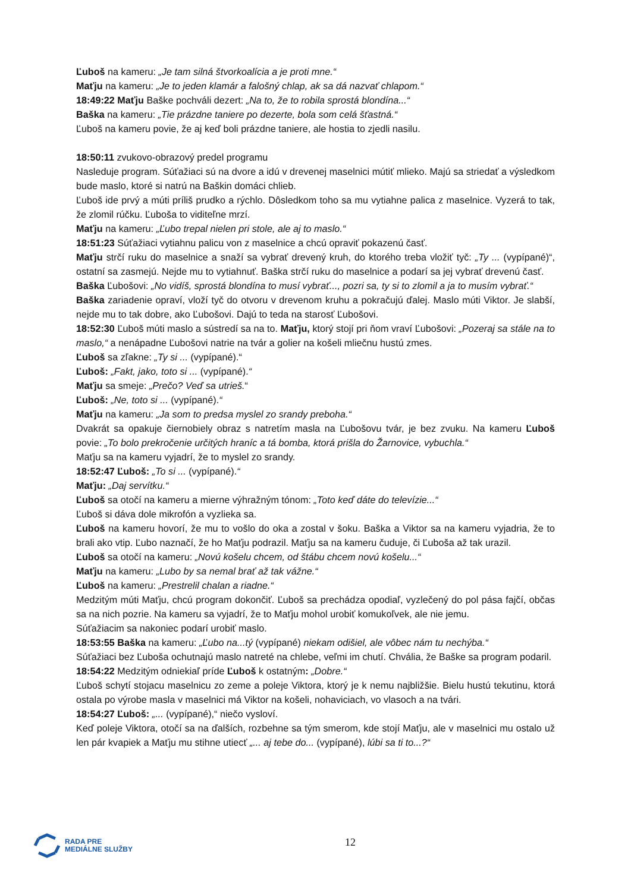Ľuboš na kameru: „Je tam silná štvorkoalícia a je proti mne.“
Maťju na kameru: „Je to jeden klamár a falošný chlap, ak sa dá nazvať chlapom.“
18:49:22 Maťju Baške pochváli dezert: „Na to, že to robila sprostá blondína...“
Baška na kameru: „Tie prázdne taniere po dezerte, bola som celá šťastná.“
Ľuboš na kameru povie, že aj keď boli prázdne taniere, ale hostia to zjedli nasilu.
18:50:11 zvukovo-obrazový predel programu
Nasleduje program. Súťažiaci sú na dvore a idú v drevenej maselnici mútiť mlieko. Majú sa striedať a výsledkom bude maslo, ktoré si natrú na Baškin domáci chlieb.
Ľuboš ide prvý a múti príliš prudko a rýchlo. Dôsledkom toho sa mu vytiahne palica z maselnice. Vyzerá to tak, že zlomil rúčku. Ľuboša to viditeľne mrzí.
Maťju na kameru: „Ľubo trepal nielen pri stole, ale aj to maslo.“
18:51:23 Súťažiaci vytiahnu palicu von z maselnice a chcú opraviť pokazenú časť.
Maťju strčí ruku do maselnice a snaží sa vybrať drevený kruh, do ktorého treba vložiť tyč: „Ty ... (vypípané)“, ostatní sa zasmejú. Nejde mu to vytiahnuť. Baška strčí ruku do maselnice a podarí sa jej vybrať drevenú časť.
Baška Ľubošovi: „No vidíš, sprostá blondína to musí vybrať..., pozri sa, ty si to zlomil a ja to musím vybrať.“
Baška zariadenie opraví, vloží tyč do otvoru v drevenom kruhu a pokračujú ďalej. Maslo múti Viktor. Je slabší, nejde mu to tak dobre, ako Ľubošovi. Dajú to teda na starosť Ľubošovi.
18:52:30 Ľuboš múti maslo a sústredí sa na to. Maťju, ktorý stojí pri ňom vraví Ľubošovi: „Pozeraj sa stále na to maslo,“ a nenápadne Ľubošovi natrie na tvár a golier na košeli mliečnu hustú zmes.
Ľuboš sa zľakne: „Ty si ... (vypípané).“
Ľuboš: „Fakt, jako, toto si ... (vypípané).“
Maťju sa smeje: „Prečo? Veď sa utrieš.“
Ľuboš: „Ne, toto si ... (vypípané).“
Maťju na kameru: „Ja som to predsa myslel zo srandy preboha.“
Dvakrát sa opakuje čiernobiely obraz s natretím masla na Ľubošovu tvár, je bez zvuku. Na kameru Ľuboš povie: „To bolo prekročenie určitých hraníc a tá bomba, ktorá prišla do Žarnovice, vybuchla.“
Maťju sa na kameru vyjadrí, že to myslel zo srandy.
18:52:47 Ľuboš: „To si ... (vypípané).“
Maťju: „Daj servítku.“
Ľuboš sa otočí na kameru a mierne výhražným tónom: „Toto keď dáte do televízie...“
Ľuboš si dáva dole mikrofón a vyzlieka sa.
Ľuboš na kameru hovorí, že mu to vošlo do oka a zostal v šoku. Baška a Viktor sa na kameru vyjadria, že to brali ako vtip. Ľubo naznačí, že ho Maťju podrazil. Maťju sa na kameru čuduje, či Ľuboša až tak urazil.
Ľuboš sa otočí na kameru: „Novú košelu chcem, od štábu chcem novú košelu...“
Maťju na kameru: „Lubo by sa nemal brať až tak vážne.“
Ľuboš na kameru: „Prestrelil chalan a riadne.“
Medzitým múti Maťju, chcú program dokončiť. Ľuboš sa prechádza opodiaľ, vyzlečený do pol pása fajčí, občas sa na nich pozrie. Na kameru sa vyjadrí, že to Maťju mohol urobiť komukoľvek, ale nie jemu.
Súťažiacim sa nakoniec podarí urobiť maslo.
18:53:55 Baška na kameru: „Ľubo na...tý (vypípané) niekam odišiel, ale vôbec nám tu nechýba.“
Súťažiaci bez Ľuboša ochutnajú maslo natreté na chlebe, veľmi im chutí. Chvália, že Baške sa program podaril.
18:54:22 Medzitým odniekiaľ príde Ľuboš k ostatným: „Dobre.“
Ľuboš schytí stojacu maselnicu zo zeme a poleje Viktora, ktorý je k nemu najbližšie. Bielu hustú tekutinu, ktorá ostala po výrobe masla v maselnici má Viktor na košeli, nohaviciach, vo vlasoch a na tvári.
18:54:27 Ľuboš: „... (vypípané),“ niečo vysloví.
Keď poleje Viktora, otočí sa na ďalších, rozbehne sa tým smerom, kde stojí Maťju, ale v maselnici mu ostalo už len pár kvapiek a Maťju mu stihne utiecť „... aj tebe do... (vypípané), lúbi sa ti to...?“
RADA PRE
MEDIÁLNE SLUŽBY
12